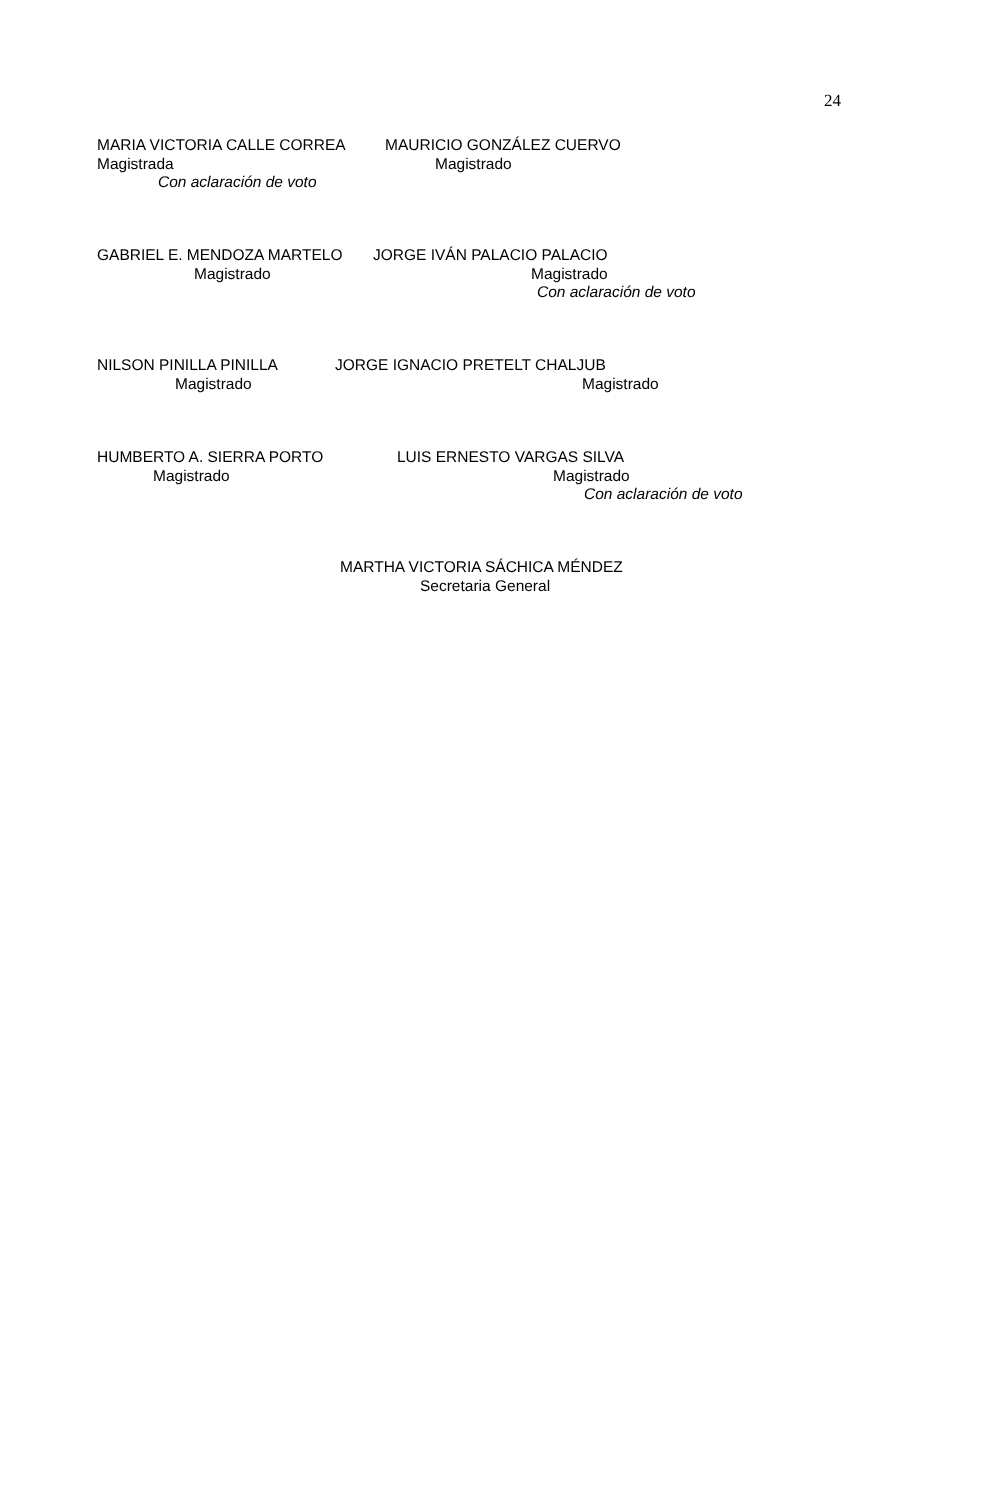24
MARIA VICTORIA CALLE CORREA
Magistrada
Con aclaración de voto
MAURICIO GONZÁLEZ CUERVO
Magistrado
GABRIEL E. MENDOZA MARTELO
Magistrado
JORGE IVÁN PALACIO PALACIO
Magistrado
Con aclaración de voto
NILSON PINILLA PINILLA
Magistrado
JORGE IGNACIO PRETELT CHALJUB
Magistrado
HUMBERTO A. SIERRA PORTO
Magistrado
LUIS ERNESTO VARGAS SILVA
Magistrado
Con aclaración de voto
MARTHA VICTORIA SÁCHICA MÉNDEZ
Secretaria General